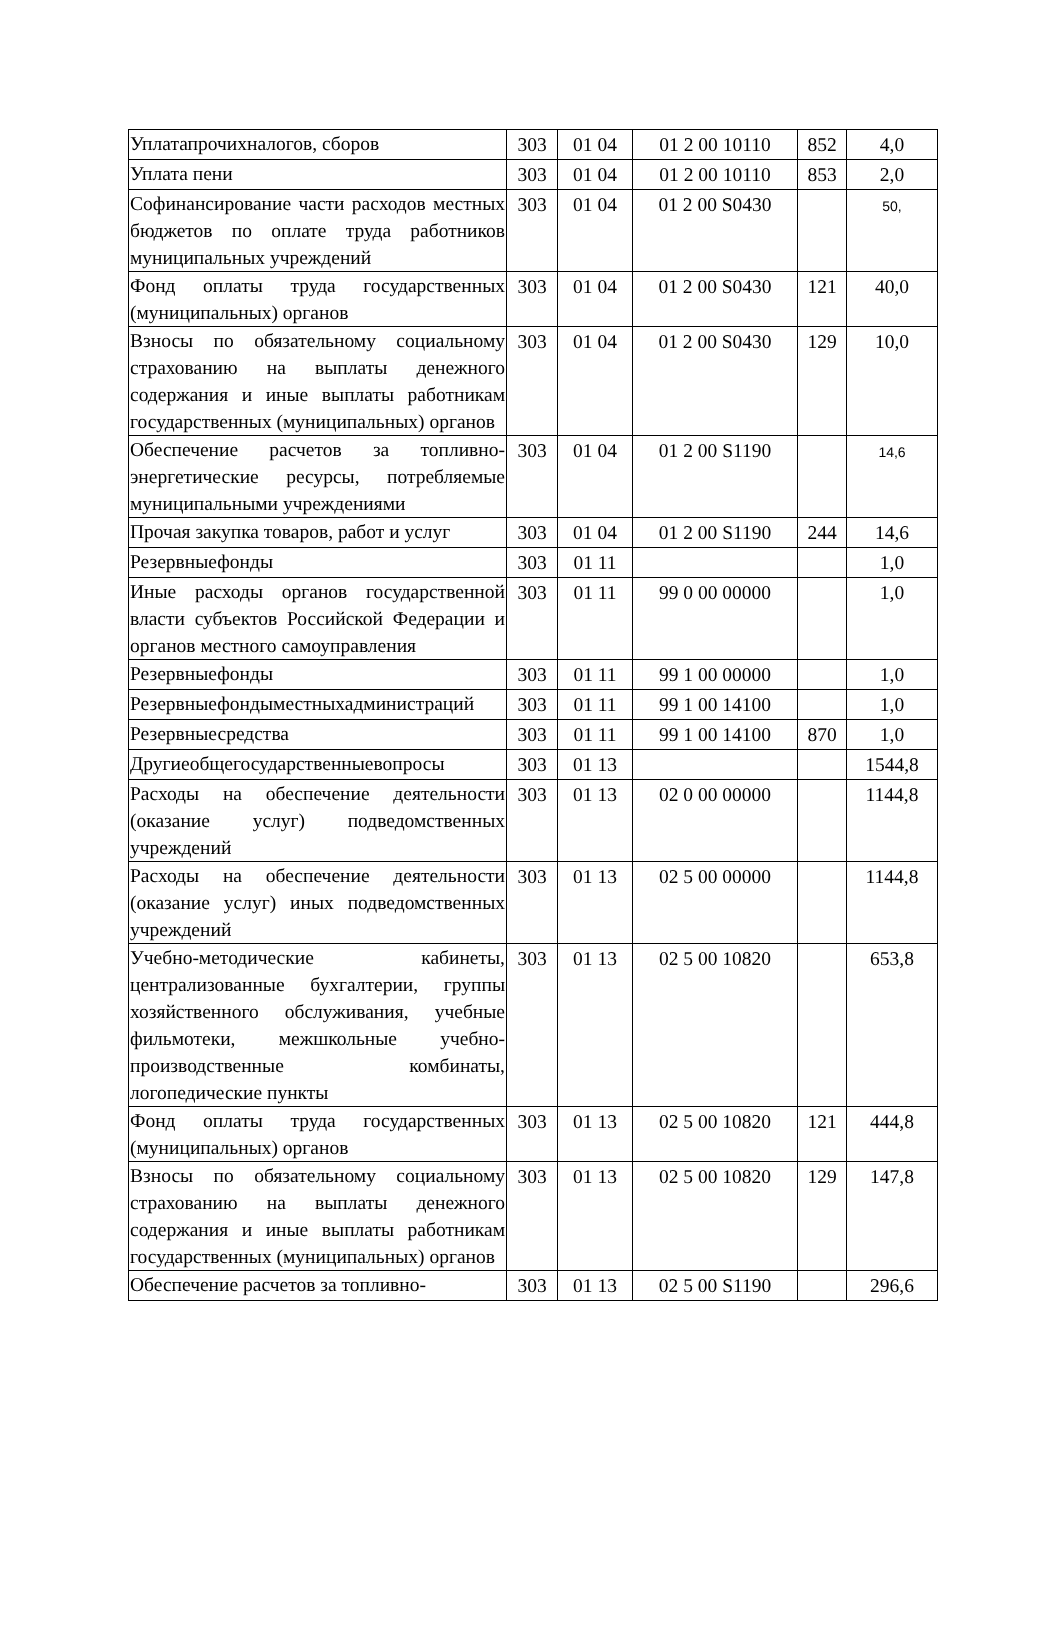| Уплатапрочихналогов, сборов | 303 | 01 04 | 01 2 00 10110 | 852 | 4,0 |
| Уплата пени | 303 | 01 04 | 01 2 00 10110 | 853 | 2,0 |
| Софинансирование части расходов местных бюджетов по оплате труда работников муниципальных учреждений | 303 | 01 04 | 01 2 00 S0430 | | 50, |
| Фонд оплаты труда государственных (муниципальных) органов | 303 | 01 04 | 01 2 00 S0430 | 121 | 40,0 |
| Взносы по обязательному социальному страхованию на выплаты денежного содержания и иные выплаты работникам государственных (муниципальных) органов | 303 | 01 04 | 01 2 00 S0430 | 129 | 10,0 |
| Обеспечение расчетов за топливно-энергетические ресурсы, потребляемые муниципальными учреждениями | 303 | 01 04 | 01 2 00 S1190 | | 14,6 |
| Прочая закупка товаров, работ и услуг | 303 | 01 04 | 01 2 00 S1190 | 244 | 14,6 |
| Резервныефонды | 303 | 01 11 | | | 1,0 |
| Иные расходы органов государственной власти субъектов Российской Федерации и органов местного самоуправления | 303 | 01 11 | 99 0 00 00000 | | 1,0 |
| Резервныефонды | 303 | 01 11 | 99 1 00 00000 | | 1,0 |
| Резервныефондыместныхадминистраций | 303 | 01 11 | 99 1 00 14100 | | 1,0 |
| Резервныесредства | 303 | 01 11 | 99 1 00 14100 | 870 | 1,0 |
| Другиеобщегосударственныевопросы | 303 | 01 13 | | | 1544,8 |
| Расходы на обеспечение деятельности (оказание услуг) подведомственных учреждений | 303 | 01 13 | 02 0 00 00000 | | 1144,8 |
| Расходы на обеспечение деятельности (оказание услуг) иных подведомственных учреждений | 303 | 01 13 | 02 5 00 00000 | | 1144,8 |
| Учебно-методические кабинеты, централизованные бухгалтерии, группы хозяйственного обслуживания, учебные фильмотеки, межшкольные учебно-производственные комбинаты, логопедические пункты | 303 | 01 13 | 02 5 00 10820 | | 653,8 |
| Фонд оплаты труда государственных (муниципальных) органов | 303 | 01 13 | 02 5 00 10820 | 121 | 444,8 |
| Взносы по обязательному социальному страхованию на выплаты денежного содержания и иные выплаты работникам государственных (муниципальных) органов | 303 | 01 13 | 02 5 00 10820 | 129 | 147,8 |
| Обеспечение расчетов за топливно- | 303 | 01 13 | 02 5 00 S1190 | | 296,6 |